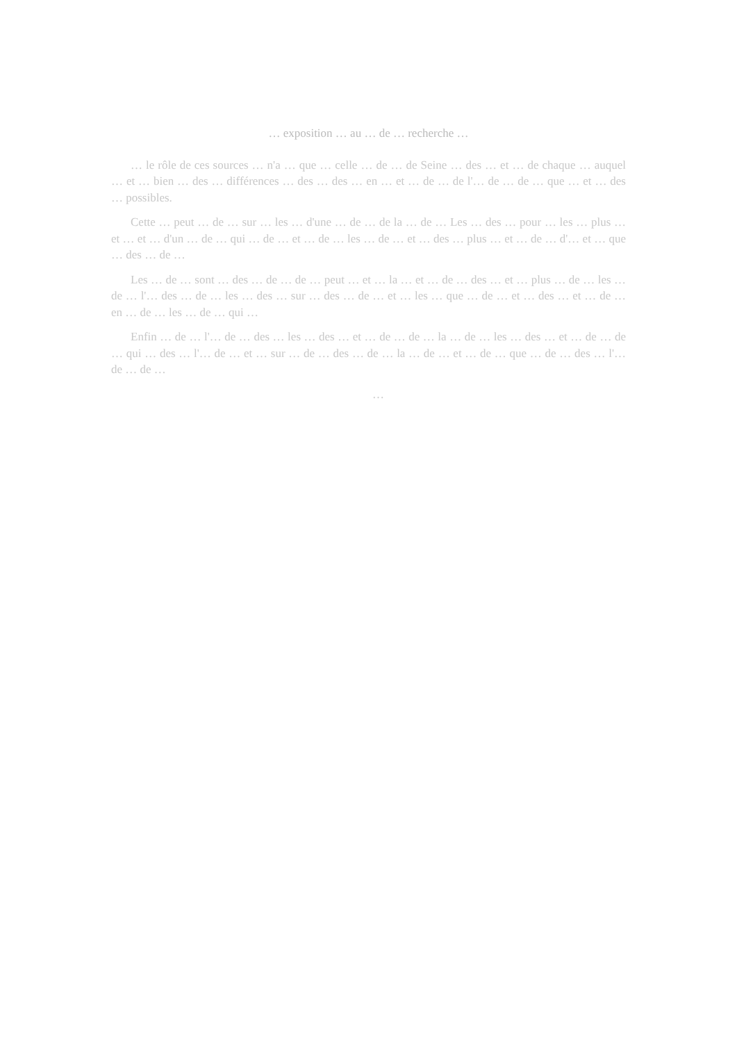… exposition … au … de … recherche …
… le rôle de ces sources … n'a … que … celle … de … de Seine … des … et … de chaque … auquel … et … bien … des … différences … des … des … en … et … de … de l'… de … de … que … et … des … possibles.
Cette … peut … de … sur … les … d'une … de … de la … de … Les … des … pour … les … plus … et … et … d'un … de … qui … de … et … de … les … de … et … des … plus … et … de … d'… et … que … des … de …
Les … de … sont … des … de … de … peut … et … la … et … de … des … et … plus … de … les … de … l'… des … de … les … des … sur … des … de … et … les … que … de … et … des … et … de … en … de … les … de … qui …
Enfin … de … l'… de … des … les … des … et … de … de … la … de … les … des … et … de … de … qui … des … l'… de … et … sur … de … des … de … la … de … et … de … que … de … des … l'… de … de …
…